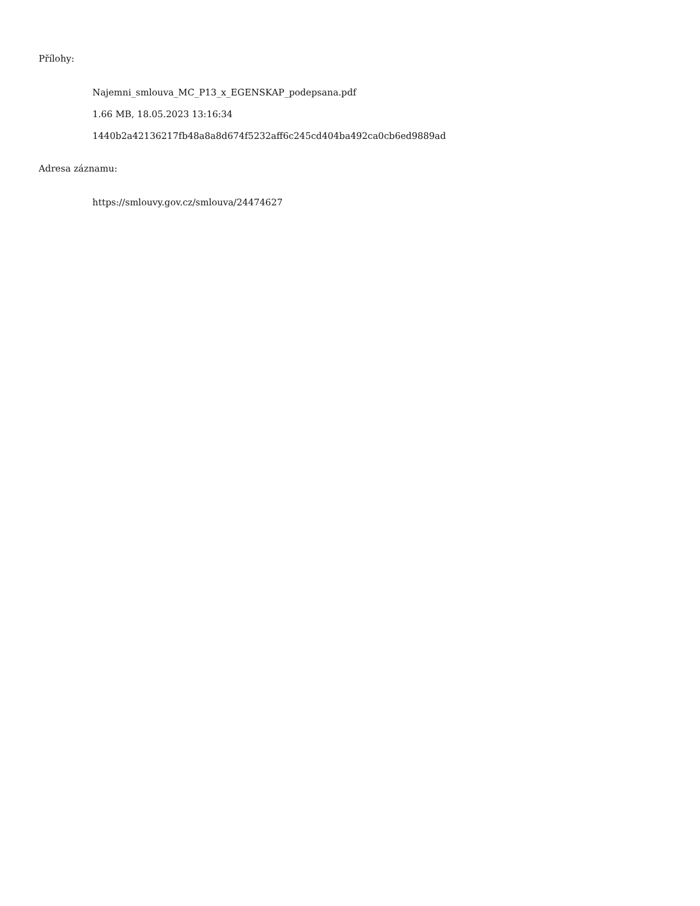Přílohy:
Najemni_smlouva_MC_P13_x_EGENSKAP_podepsana.pdf
1.66 MB, 18.05.2023 13:16:34
1440b2a42136217fb48a8a8d674f5232aff6c245cd404ba492ca0cb6ed9889ad
Adresa záznamu:
https://smlouvy.gov.cz/smlouva/24474627